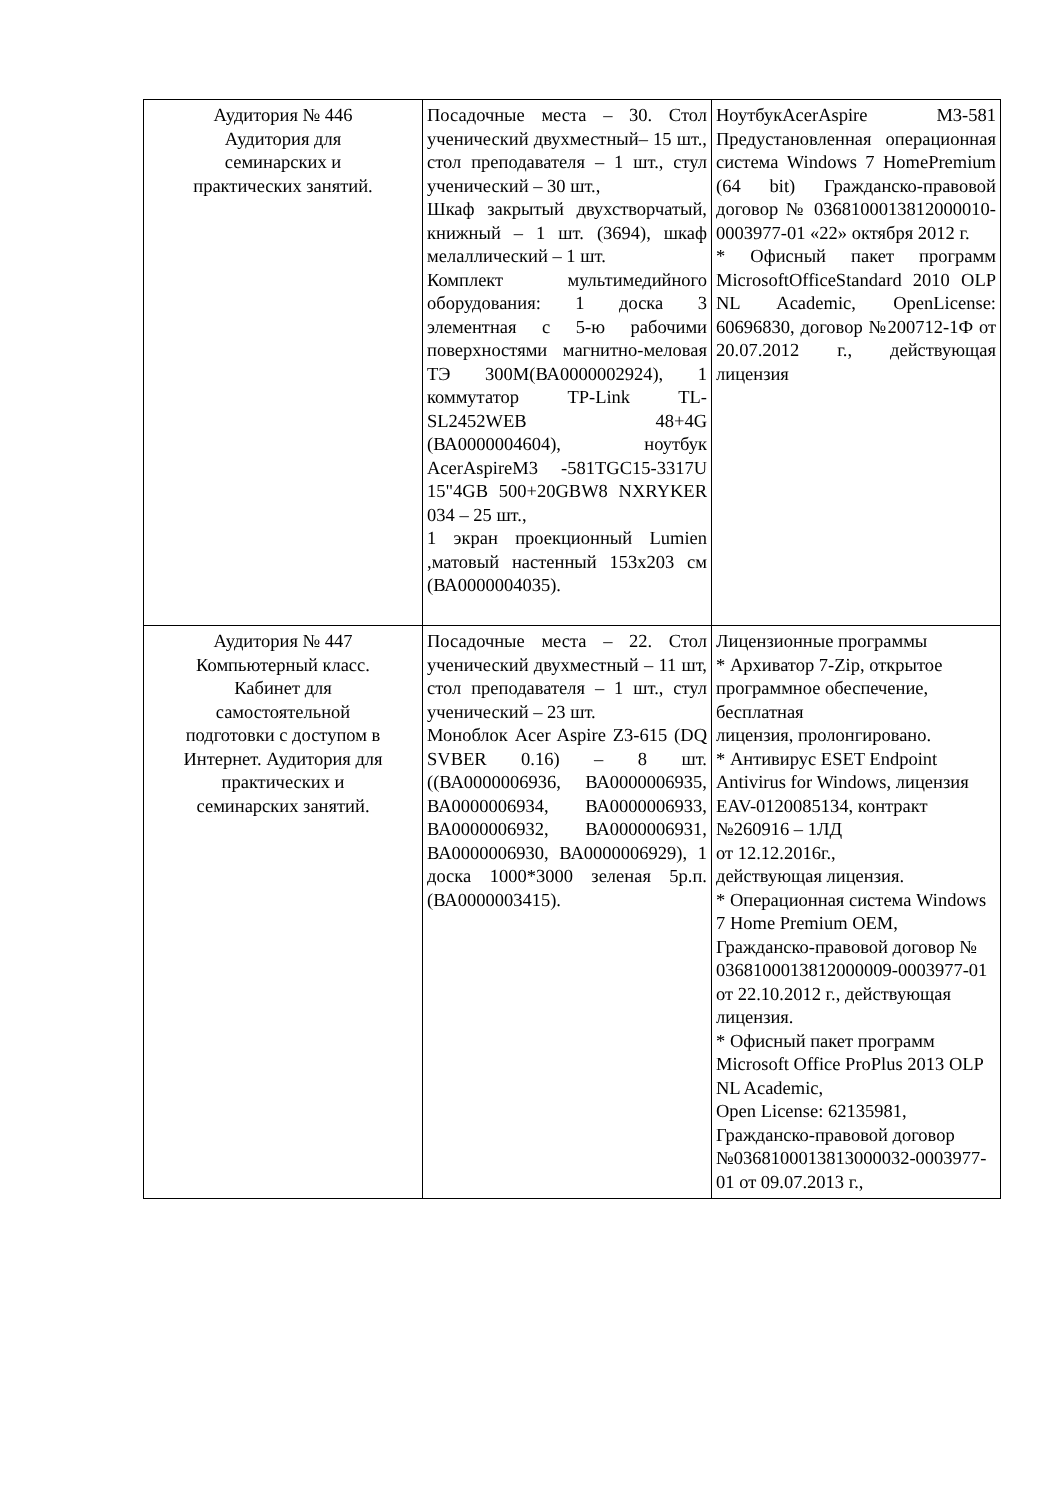| Аудитория № 446 Аудитория для семинарских и практических занятий. | Посадочные места – 30. Стол ученический двухместный– 15 шт., стол преподавателя – 1 шт., стул ученический – 30 шт., Шкаф закрытый двухстворчатый, книжный – 1 шт. (3694), шкаф мелаллический – 1 шт. Комплект мультимедийного оборудования: 1 доска 3 элементная с 5-ю рабочими поверхностями магнитно-меловая ТЭ 300М(ВА0000002924), 1 коммутатор TP-Link TL-SL2452WEB 48+4G (ВА0000004604), ноутбук AcerAspireM3 -581TGC15-3317U 15"4GB 500+20GBW8 NXRYKER 034 – 25 шт., 1 экран проекционный Lumien ,матовый настенный 153х203 см (ВА0000004035). | НоутбукAcerAspire M3-581 Предустановленная операционная система Windows 7 HomePremium (64 bit) Гражданско-правовой договор № 0368100013812000010-0003977-01 «22» октября 2012 г. * Офисный пакет программ MicrosoftOfficeStandard 2010 OLP NL Academic, OpenLicense: 60696830, договор №200712-1Ф от 20.07.2012 г., действующая лицензия |
| Аудитория № 447 Компьютерный класс. Кабинет для самостоятельной подготовки с доступом в Интернет. Аудитория для практических и семинарских занятий. | Посадочные места – 22. Стол ученический двухместный – 11 шт, стол преподавателя – 1 шт., стул ученический – 23 шт. Моноблок Acer Aspire Z3-615 (DQ SVBER 0.16) – 8 шт. ((ВА0000006936, ВА0000006935, ВА0000006934, ВА0000006933, ВА0000006932, ВА0000006931, ВА0000006930, ВА0000006929), 1 доска 1000*3000 зеленая 5р.п. (ВА0000003415). | Лицензионные программы * Архиватор 7-Zip, открытое программное обеспечение, бесплатная лицензия, пролонгировано. * Антивирус ESET Endpoint Antivirus for Windows, лицензия EAV-0120085134, контракт №260916 – 1ЛД от 12.12.2016г., действующая лицензия. * Операционная система Windows 7 Home Premium OEM, Гражданско-правовой договор № 0368100013812000009-0003977-01 от 22.10.2012 г., действующая лицензия. * Офисный пакет программ Microsoft Office ProPlus 2013 OLP NL Academic, Open License: 62135981, Гражданско-правовой договор №0368100013813000032-0003977-01 от 09.07.2013 г., |